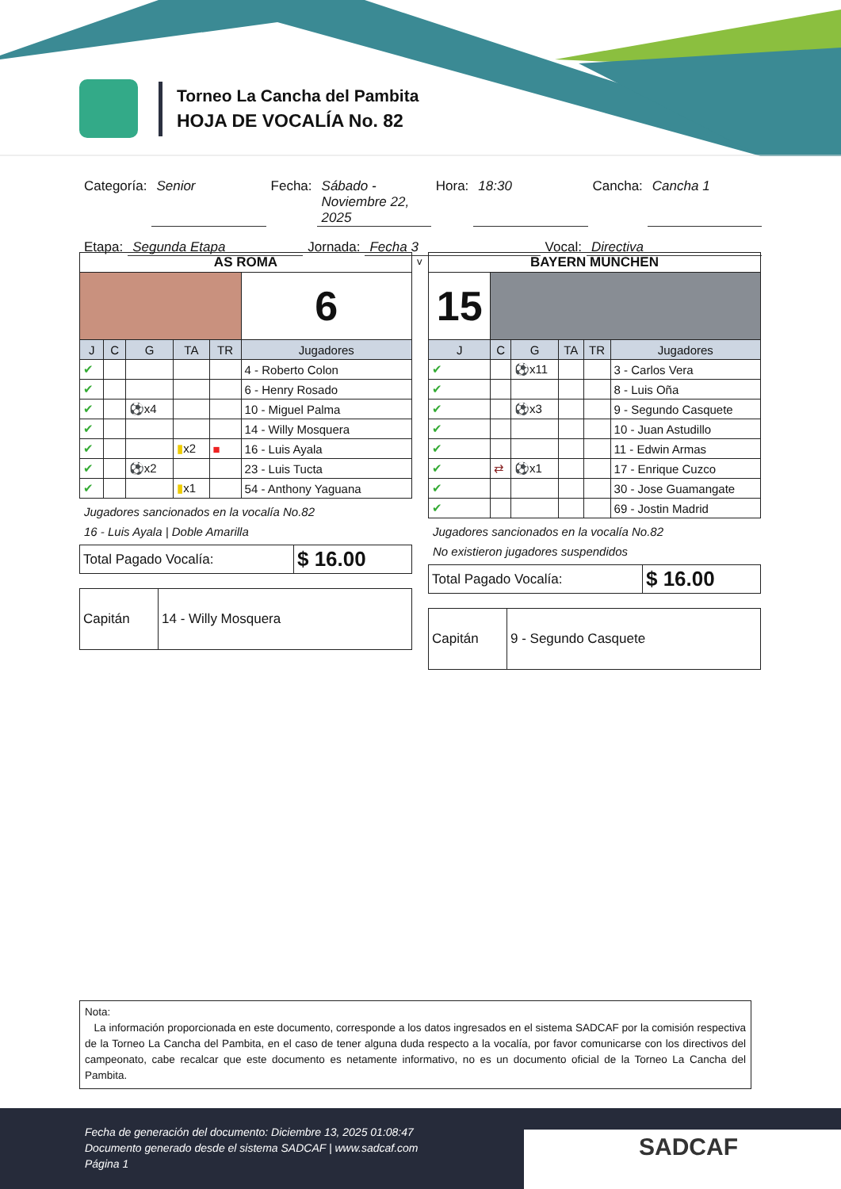Torneo La Cancha del Pambita
HOJA DE VOCALÍA No. 82
Categoría: Senior Fecha: Sábado - Noviembre 22, 2025 Hora: 18:30 Cancha: Cancha 1
Etapa: Segunda Etapa Jornada: Fecha 3 Vocal: Directiva
| AS ROMA | | | | | |
| | | | | | 6 |
| J | C | G | TA | TR | Jugadores |
| ✔ | | | | | 4 - Roberto Colon |
| ✔ | | | | | 6 - Henry Rosado |
| ✔ | | ⚽x4 | | | 10 - Miguel Palma |
| ✔ | | | | | 14 - Willy Mosquera |
| ✔ | | | ▮ x2 | ■ | 16 - Luis Ayala |
| ✔ | | ⚽x2 | | | 23 - Luis Tucta |
| ✔ | | | ▮ x1 | | 54 - Anthony Yaguana |
Jugadores sancionados en la vocalía No.82
16 - Luis Ayala | Doble Amarilla
| Total Pagado Vocalía: | $ 16.00 |
| Capitán | 14 - Willy Mosquera |
v
| BAYERN MUNCHEN | | | | | |
| 15 | | | | | |
| J | C | G | TA | TR | Jugadores |
| ✔ | | ⚽x11 | | | 3 - Carlos Vera |
| ✔ | | | | | 8 - Luis Oña |
| ✔ | | ⚽x3 | | | 9 - Segundo Casquete |
| ✔ | | | | | 10 - Juan Astudillo |
| ✔ | | | | | 11 - Edwin Armas |
| ✔ | ⇄ | ⚽x1 | | | 17 - Enrique Cuzco |
| ✔ | | | | | 30 - Jose Guamangate |
| ✔ | | | | | 69 - Jostin Madrid |
Jugadores sancionados en la vocalía No.82
No existieron jugadores suspendidos
| Total Pagado Vocalía: | $ 16.00 |
| Capitán | 9 - Segundo Casquete |
Nota:
La información proporcionada en este documento, corresponde a los datos ingresados en el sistema SADCAF por la comisión respectiva de la Torneo La Cancha del Pambita, en el caso de tener alguna duda respecto a la vocalía, por favor comunicarse con los directivos del campeonato, cabe recalcar que este documento es netamente informativo, no es un documento oficial de la Torneo La Cancha del Pambita.
Fecha de generación del documento: Diciembre 13, 2025 01:08:47
Documento generado desde el sistema SADCAF | www.sadcaf.com
Página 1
SADCAF